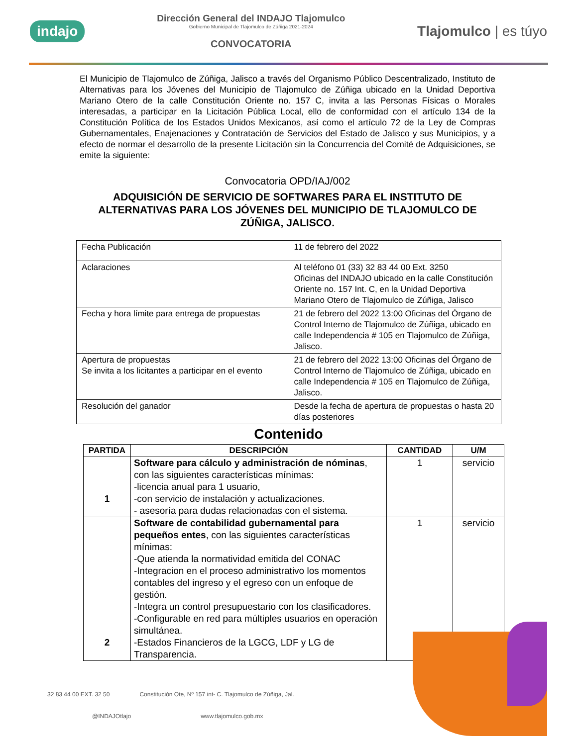indajo
Dirección General del INDAJO Tlajomulco
Gobierno Municipal de Tlajomulco de Zúñiga 2021-2024
CONVOCATORIA
Tlajomulco | es túyo
El Municipio de Tlajomulco de Zúñiga, Jalisco a través del Organismo Público Descentralizado, Instituto de Alternativas para los Jóvenes del Municipio de Tlajomulco de Zúñiga ubicado en la Unidad Deportiva Mariano Otero de la calle Constitución Oriente no. 157 C, invita a las Personas Físicas o Morales interesadas, a participar en la Licitación Pública Local, ello de conformidad con el artículo 134 de la Constitución Política de los Estados Unidos Mexicanos, así como el artículo 72 de la Ley de Compras Gubernamentales, Enajenaciones y Contratación de Servicios del Estado de Jalisco y sus Municipios, y a efecto de normar el desarrollo de la presente Licitación sin la Concurrencia del Comité de Adquisiciones, se emite la siguiente:
Convocatoria OPD/IAJ/002
ADQUISICIÓN DE SERVICIO DE SOFTWARES PARA EL INSTITUTO DE ALTERNATIVAS PARA LOS JÓVENES DEL MUNICIPIO DE TLAJOMULCO DE ZÚÑIGA, JALISCO.
| Fecha Publicación | 11 de febrero del 2022 |
| Aclaraciones | Al teléfono 01 (33) 32 83 44 00 Ext. 3250 Oficinas del INDAJO ubicado en la calle Constitución Oriente no. 157 Int. C, en la Unidad Deportiva Mariano Otero de Tlajomulco de Zúñiga, Jalisco |
| Fecha y hora límite para entrega de propuestas | 21 de febrero del 2022 13:00 Oficinas del Órgano de Control Interno de Tlajomulco de Zúñiga, ubicado en calle Independencia # 105 en Tlajomulco de Zúñiga, Jalisco. |
| Apertura de propuestas Se invita a los licitantes a participar en el evento | 21 de febrero del 2022 13:00 Oficinas del Órgano de Control Interno de Tlajomulco de Zúñiga, ubicado en calle Independencia # 105 en Tlajomulco de Zúñiga, Jalisco. |
| Resolución del ganador | Desde la fecha de apertura de propuestas o hasta 20 días posteriores |
Contenido
| PARTIDA | DESCRIPCIÓN | CANTIDAD | U/M |
| --- | --- | --- | --- |
| 1 | Software para cálculo y administración de nóminas , con las siguientes características mínimas: -licencia anual para 1 usuario, -con servicio de instalación y actualizaciones. - asesoría para dudas relacionadas con el sistema. | 1 | servicio |
| 2 | Software de contabilidad gubernamental para pequeños entes , con las siguientes características mínimas: -Que atienda la normatividad emitida del CONAC -Integracion en el proceso administrativo los momentos contables del ingreso y el egreso con un enfoque de gestión. -Integra un control presupuestario con los clasificadores. -Configurable en red para múltiples usuarios en operación simultánea. -Estados Financieros de la LGCG, LDF y LG de Transparencia. | 1 | servicio |
32 83 44 00 EXT. 32 50 Constitución Ote, Nº 157 int- C. Tlajomulco de Zúñiga, Jal. @INDAJOtlajo www.tlajomulco.gob.mx